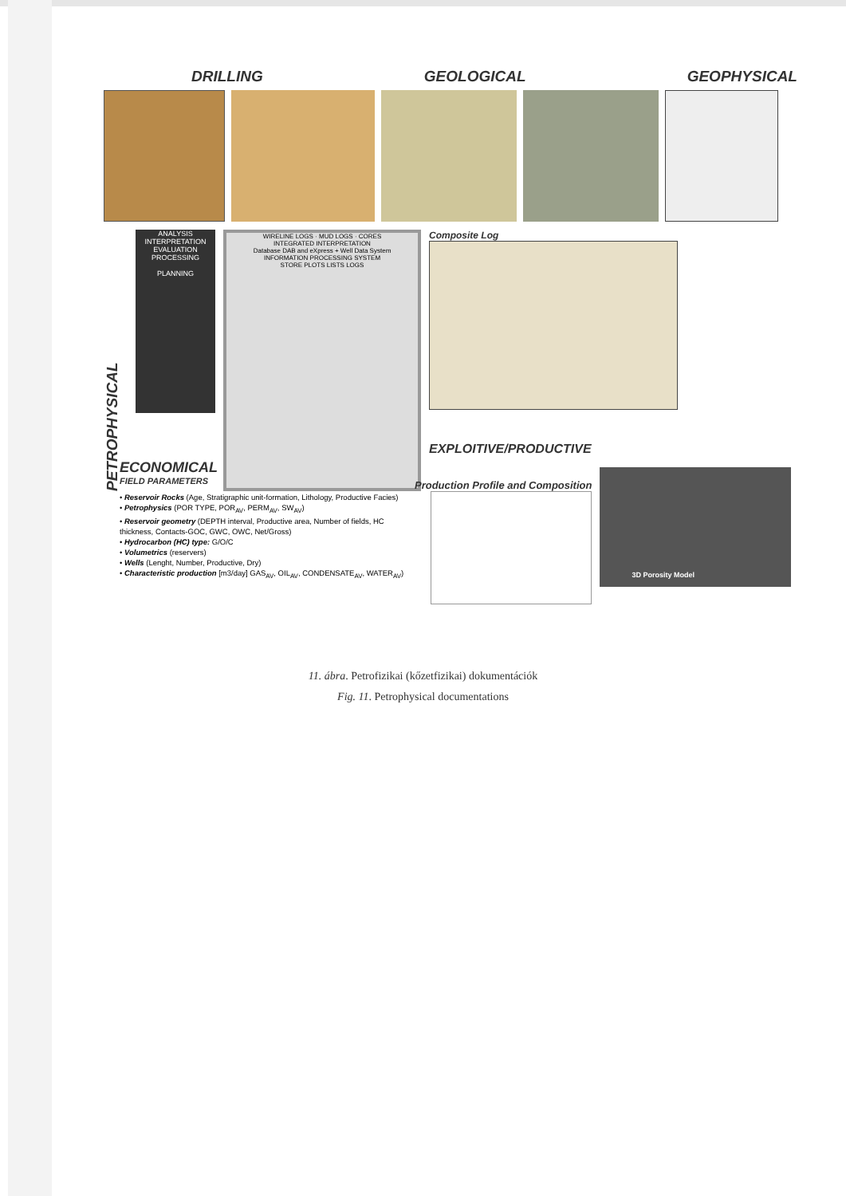DRILLING GEOLOGICAL GEOPHYSICAL
PETROPHYSICAL
ANALYSIS
INTERPRETATION
EVALUATION
PROCESSING
PLANNING
WIRELINE LOGS · MUD LOGS · CORES
INTEGRATED INTERPRETATION
Database DAB and eXpress + Well Data System
INFORMATION PROCESSING SYSTEM
STORE PLOTS LISTS LOGS
Composite Log
EXPLOITIVE/PRODUCTIVE
ECONOMICAL
FIELD PARAMETERS
• Reservoir Rocks (Age, Stratigraphic unit-formation, Lithology, Productive Facies)
• Petrophysics (POR TYPE, POR<sub>AV</sub>, PERM<sub>AV</sub>, SW<sub>AV</sub>)
• Reservoir geometry (DEPTH interval, Productive area, Number of fields, HC thickness, Contacts-GOC, GWC, OWC, Net/Gross)
• Hydrocarbon (HC) type: G/O/C
• Volumetrics (reservers)
• Wells (Lenght, Number, Productive, Dry)
• Characteristic production [m3/day] GAS<sub>AV</sub>, OIL<sub>AV</sub>, CONDENSATE<sub>AV</sub>, WATER<sub>AV</sub>)
Production Profile and Composition
3D Porosity Model
11. ábra. Petrofizikai (kőzetfizikai) dokumentációk
Fig. 11. Petrophysical documentations